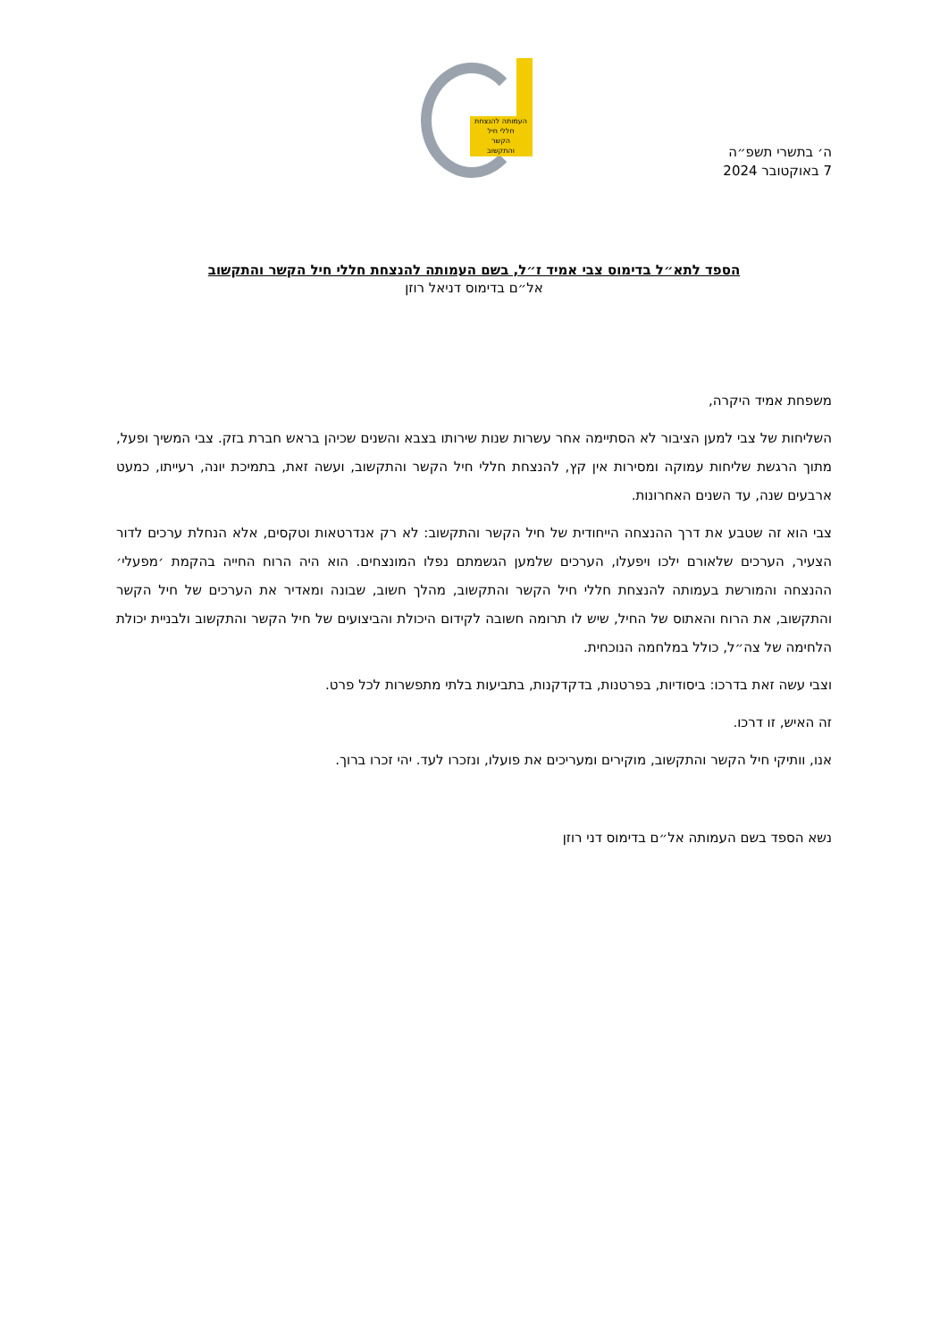העמותה להנצחת
חללי חיל
הקשר
והתקשוב
ה׳ בתשרי תשפ״ה
7 באוקטובר 2024
הספד לתא״ל בדימוס צבי אמיד ז״ל, בשם העמותה להנצחת חללי חיל הקשר והתקשוב
אל״ם בדימוס דניאל רוזן
משפחת אמיד היקרה,
השליחות של צבי למען הציבור לא הסתיימה אחר עשרות שנות שירותו בצבא והשנים שכיהן בראש חברת בזק. צבי המשיך ופעל, מתוך הרגשת שליחות עמוקה ומסירות אין קץ, להנצחת חללי חיל הקשר והתקשוב, ועשה זאת, בתמיכת יונה, רעייתו, כמעט ארבעים שנה, עד השנים האחרונות.
צבי הוא זה שטבע את דרך ההנצחה הייחודית של חיל הקשר והתקשוב: לא רק אנדרטאות וטקסים, אלא הנחלת ערכים לדור הצעיר, הערכים שלאורם ילכו ויפעלו, הערכים שלמען הגשמתם נפלו המונצחים. הוא היה הרוח החייה בהקמת ׳מפעלי׳ ההנצחה והמורשת בעמותה להנצחת חללי חיל הקשר והתקשוב, מהלך חשוב, שבונה ומאדיר את הערכים של חיל הקשר והתקשוב, את הרוח והאתוס של החיל, שיש לו תרומה חשובה לקידום היכולת והביצועים של חיל הקשר והתקשוב ולבניית יכולת הלחימה של צה״ל, כולל במלחמה הנוכחית.
וצבי עשה זאת בדרכו: ביסודיות, בפרטנות, בדקדקנות, בתביעות בלתי מתפשרות לכל פרט.
זה האיש, זו דרכו.
אנו, וותיקי חיל הקשר והתקשוב, מוקירים ומעריכים את פועלו, ונזכרו לעד. יהי זכרו ברוך.
נשא הספד בשם העמותה אל״ם בדימוס דני רוזן